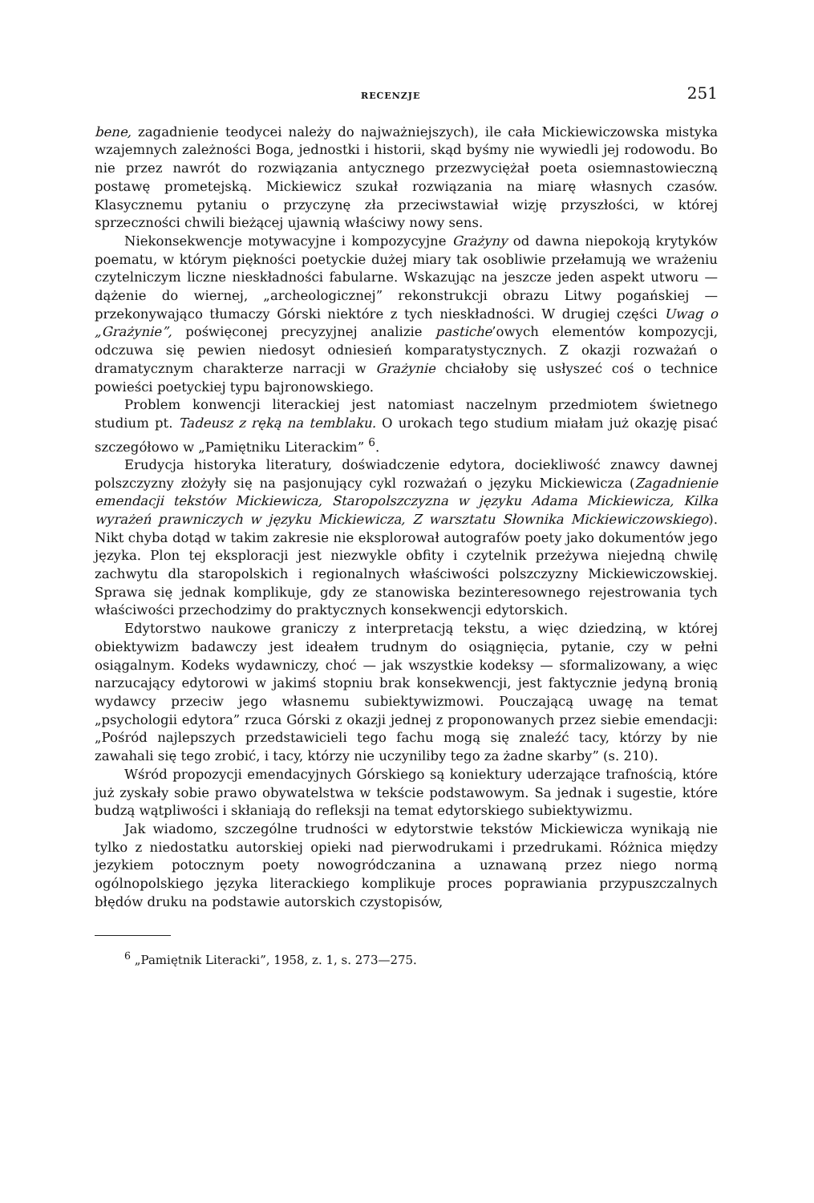RECENZJE 251
bene, zagadnienie teodycei należy do najważniejszych), ile cała Mickiewiczowska mistyka wzajemnych zależności Boga, jednostki i historii, skąd byśmy nie wywiedli jej rodowodu. Bo nie przez nawrót do rozwiązania antycznego przezwyciężał poeta osiemnastowieczną postawę prometejską. Mickiewicz szukał rozwiązania na miarę własnych czasów. Klasycznemu pytaniu o przyczynę zła przeciwstawiał wizję przyszłości, w której sprzeczności chwili bieżącej ujawnią właściwy nowy sens.
Niekonsekwencje motywacyjne i kompozycyjne Grażyny od dawna niepokoją krytyków poematu, w którym piękności poetyckie dużej miary tak osobliwie przełamują we wrażeniu czytelniczym liczne nieskładności fabularne. Wskazując na jeszcze jeden aspekt utworu — dążenie do wiernej, „archeologicznej” rekonstrukcji obrazu Litwy pogańskiej — przekonywająco tłumaczy Górski niektóre z tych nieskładności. W drugiej części Uwag o „Grażynie”, poświęconej precyzyjnej analizie pastiche’owych elementów kompozycji, odczuwa się pewien niedosyt odniesień komparatystycznych. Z okazji rozważań o dramatycznym charakterze narracji w Grażynie chciałoby się usłyszeć coś o technice powieści poetyckiej typu bajronowskiego.
Problem konwencji literackiej jest natomiast naczelnym przedmiotem świetnego studium pt. Tadeusz z ręką na temblaku. O urokach tego studium miałam już okazję pisać szczegółowo w „Pamiętniku Literackim” <sup>6</sup>.
Erudycja historyka literatury, doświadczenie edytora, dociekliwość znawcy dawnej polszczyzny złożyły się na pasjonujący cykl rozważań o języku Mickiewicza (Zagadnienie emendacji tekstów Mickiewicza, Staropolszczyzna w języku Adama Mickiewicza, Kilka wyrażeń prawniczych w języku Mickiewicza, Z warsztatu Słownika Mickiewiczowskiego). Nikt chyba dotąd w takim zakresie nie eksplorował autografów poety jako dokumentów jego języka. Plon tej eksploracji jest niezwykle obfity i czytelnik przeżywa niejedną chwilę zachwytu dla staropolskich i regionalnych właściwości polszczyzny Mickiewiczowskiej. Sprawa się jednak komplikuje, gdy ze stanowiska bezinteresownego rejestrowania tych właściwości przechodzimy do praktycznych konsekwencji edytorskich.
Edytorstwo naukowe graniczy z interpretacją tekstu, a więc dziedziną, w której obiektywizm badawczy jest ideałem trudnym do osiągnięcia, pytanie, czy w pełni osiągalnym. Kodeks wydawniczy, choć — jak wszystkie kodeksy — sformalizowany, a więc narzucający edytorowi w jakimś stopniu brak konsekwencji, jest faktycznie jedyną bronią wydawcy przeciw jego własnemu subiektywizmowi. Pouczającą uwagę na temat „psychologii edytora” rzuca Górski z okazji jednej z proponowanych przez siebie emendacji: „Pośród najlepszych przedstawicieli tego fachu mogą się znaleźć tacy, którzy by nie zawahali się tego zrobić, i tacy, którzy nie uczyniliby tego za żadne skarby” (s. 210).
Wśród propozycji emendacyjnych Górskiego są koniektury uderzające trafnością, które już zyskały sobie prawo obywatelstwa w tekście podstawowym. Sa jednak i sugestie, które budzą wątpliwości i skłaniają do refleksji na temat edytorskiego subiektywizmu.
Jak wiadomo, szczególne trudności w edytorstwie tekstów Mickiewicza wynikają nie tylko z niedostatku autorskiej opieki nad pierwodrukami i przedrukami. Różnica między jezykiem potocznym poety nowogródczanina a uznawaną przez niego normą ogólnopolskiego języka literackiego komplikuje proces poprawiania przypuszczalnych błędów druku na podstawie autorskich czystopisów,
<sup>6</sup> „Pamiętnik Literacki”, 1958, z. 1, s. 273—275.